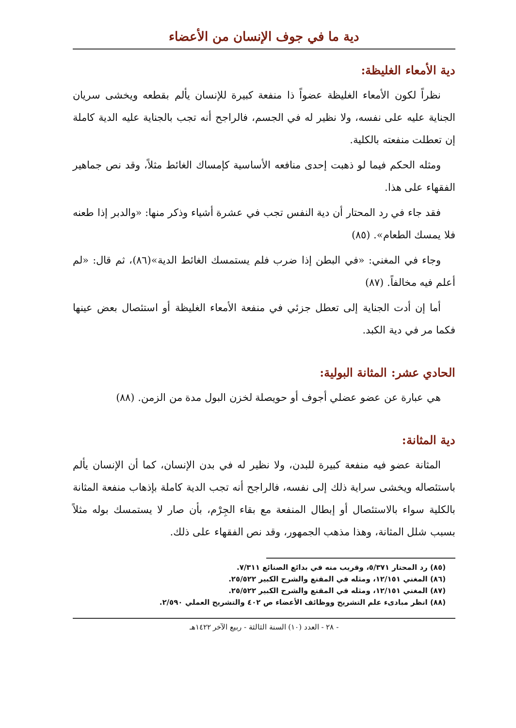دية ما في جوف الإنسان من الأعضاء
دية الأمعاء الغليظة:
نظراً لكون الأمعاء الغليظة عضواً ذا منفعة كبيرة للإنسان يألم بقطعه ويخشى سريان الجناية عليه على نفسه، ولا نظير له في الجسم، فالراجح أنه تجب بالجناية عليه الدية كاملة إن تعطلت منفعته بالكلية.
ومثله الحكم فيما لو ذهبت إحدى منافعه الأساسية كإمساك الغائط مثلاً، وقد نص جماهير الفقهاء على هذا.
فقد جاء في رد المحتار أن دية النفس تجب في عشرة أشياء وذكر منها: «والدبر إذا طعنه فلا يمسك الطعام». (٨٥)
وجاء في المغني: «في البطن إذا ضرب فلم يستمسك الغائط الدية»(٨٦)، ثم قال: «لم أعلم فيه مخالفاً. (٨٧)
أما إن أدت الجناية إلى تعطل جزئي في منفعة الأمعاء الغليظة أو استئصال بعض عينها فكما مر في دية الكبد.
الحادي عشر: المثانة البولية:
هي عبارة عن عضو عضلي أجوف أو حويصلة لخزن البول مدة من الزمن. (٨٨)
دية المثانة:
المثانة عضو فيه منفعة كبيرة للبدن، ولا نظير له في بدن الإنسان، كما أن الإنسان يألم باستئصاله ويخشى سراية ذلك إلى نفسه، فالراجح أنه تجب الدية كاملة بإذهاب منفعة المثانة بالكلية سواء بالاستئصال أو إبطال المنفعة مع بقاء الجِرْم، بأن صار لا يستمسك بوله مثلاً بسبب شلل المثانة، وهذا مذهب الجمهور، وقد نص الفقهاء على ذلك.
(٨٥) رد المحتار ٥/٣٧١، وقريب منه في بدائع الصنائع ٧/٣١١.
(٨٦) المغني ١٢/١٥١، ومثله في المقنع والشرح الكبير ٢٥/٥٢٢.
(٨٧) المغني ١٢/١٥١، ومثله في المقنع والشرح الكبير ٢٥/٥٢٢.
(٨٨) انظر مبادىء علم التشريح ووظائف الأعضاء ص ٤٠٢ والتشريح العملي ٢/٥٩٠.
- ٢٨ - العدد (١٠) السنة الثالثة - ربيع الآخر ١٤٢٢هـ